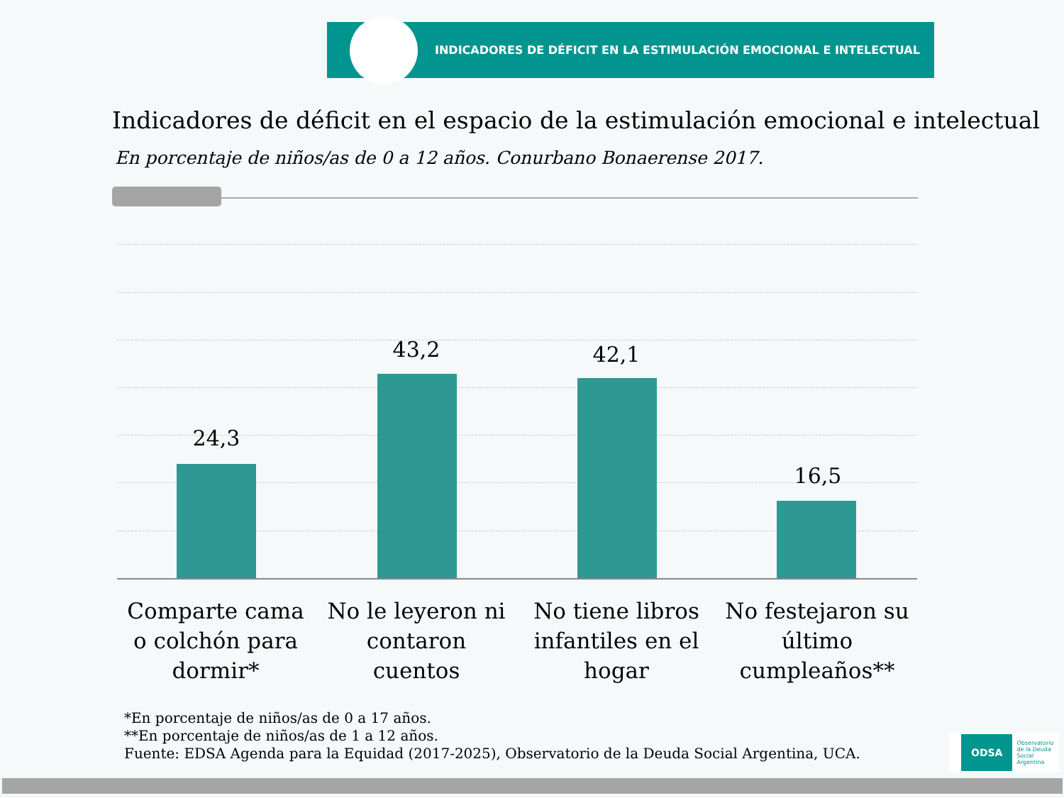INDICADORES DE DÉFICIT EN LA ESTIMULACIÓN EMOCIONAL E INTELECTUAL
Indicadores de déficit en el espacio de la estimulación emocional e intelectual
En porcentaje de niños/as de 0 a 12 años. Conurbano Bonaerense 2017.
24,3
43,2 42,1
16,5
Comparte cama o colchón para dormir*
No le leyeron ni contaron cuentos
No tiene libros infantiles en el hogar
No festejaron su último cumpleaños**
*En porcentaje de niños/as de 0 a 17 años.
**En porcentaje de niños/as de 1 a 12 años.
Fuente: EDSA Agenda para la Equidad (2017-2025), Observatorio de la Deuda Social Argentina, UCA.
ODSA Observatorio
de la Deuda
Social Argentina